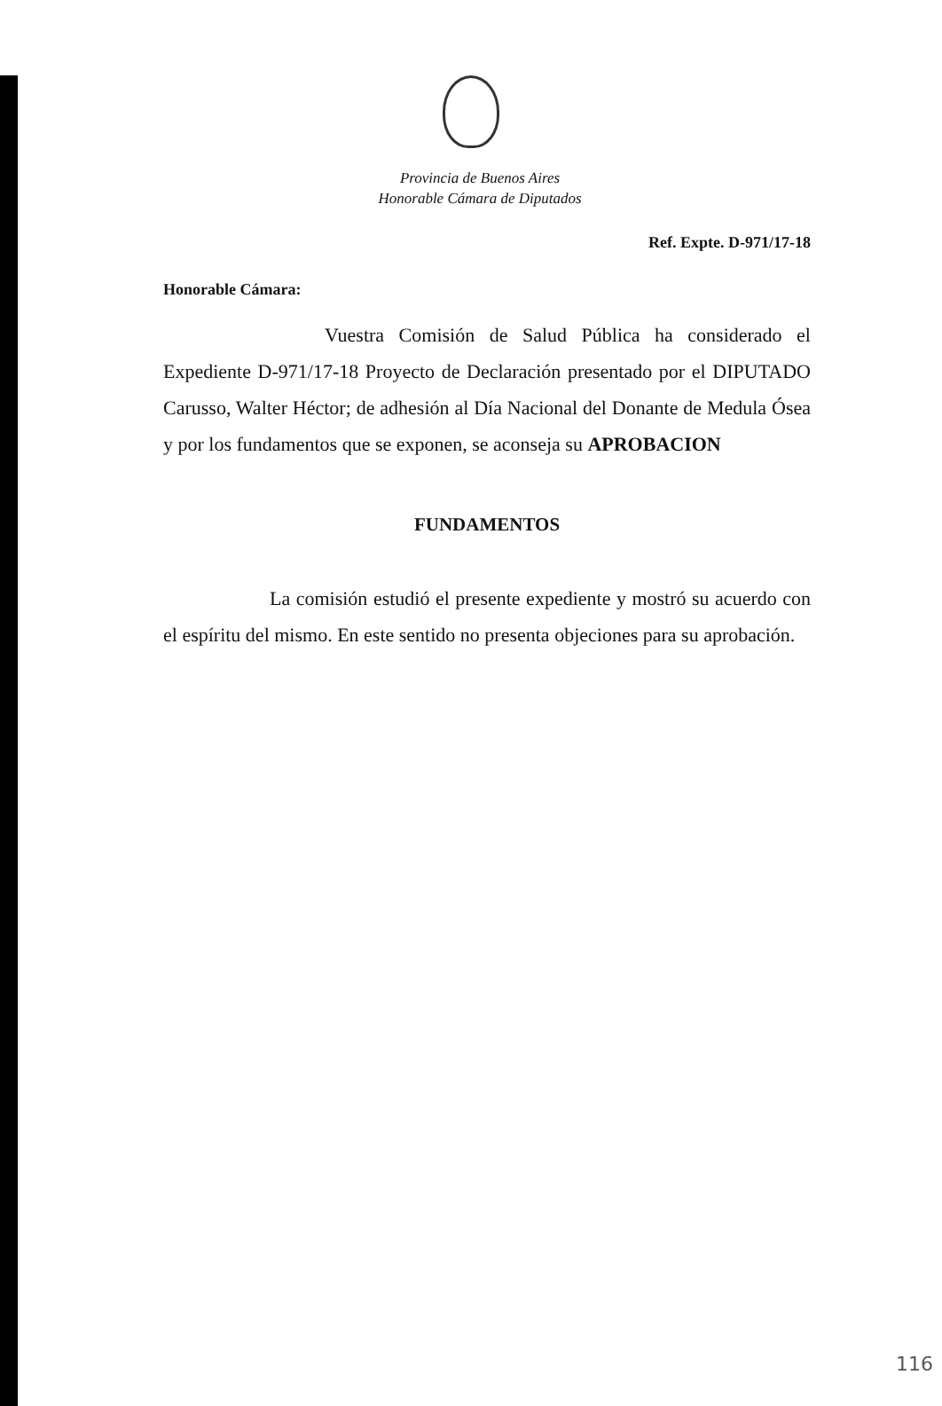Provincia de Buenos Aires
Honorable Cámara de Diputados
Ref. Expte. D-971/17-18
Honorable Cámara:
Vuestra Comisión de Salud Pública ha considerado el Expediente D-971/17-18 Proyecto de Declaración presentado por el DIPUTADO Carusso, Walter Héctor; de adhesión al Día Nacional del Donante de Medula Ósea y por los fundamentos que se exponen, se aconseja su APROBACION
FUNDAMENTOS
La comisión estudió el presente expediente y mostró su acuerdo con el espíritu del mismo. En este sentido no presenta objeciones para su aprobación.
116